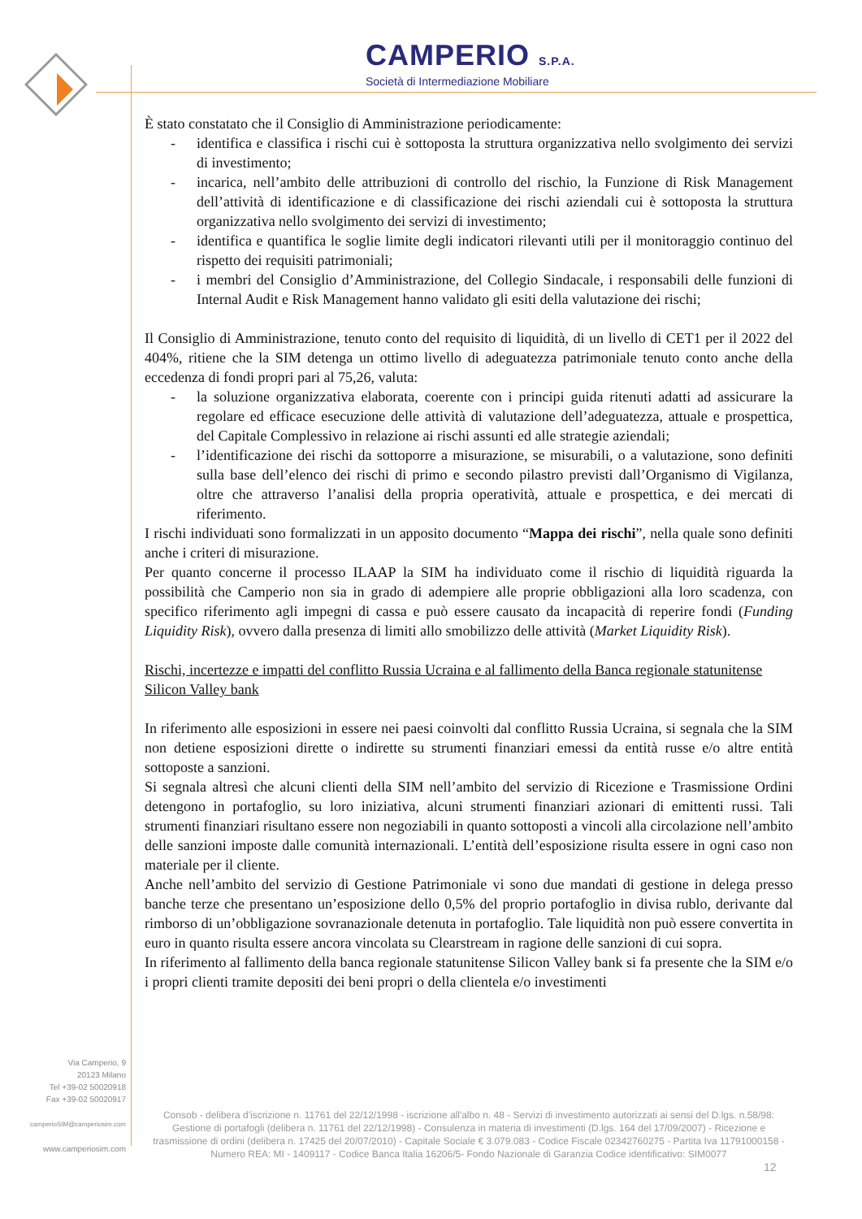CAMPERIO S.P.A.
Società di Intermediazione Mobiliare
È stato constatato che il Consiglio di Amministrazione periodicamente:
- identifica e classifica i rischi cui è sottoposta la struttura organizzativa nello svolgimento dei servizi di investimento;
- incarica, nell’ambito delle attribuzioni di controllo del rischio, la Funzione di Risk Management dell’attività di identificazione e di classificazione dei rischi aziendali cui è sottoposta la struttura organizzativa nello svolgimento dei servizi di investimento;
- identifica e quantifica le soglie limite degli indicatori rilevanti utili per il monitoraggio continuo del rispetto dei requisiti patrimoniali;
- i membri del Consiglio d’Amministrazione, del Collegio Sindacale, i responsabili delle funzioni di Internal Audit e Risk Management hanno validato gli esiti della valutazione dei rischi;
Il Consiglio di Amministrazione, tenuto conto del requisito di liquidità, di un livello di CET1 per il 2022 del 404%, ritiene che la SIM detenga un ottimo livello di adeguatezza patrimoniale tenuto conto anche della eccedenza di fondi propri pari al 75,26, valuta:
- la soluzione organizzativa elaborata, coerente con i principi guida ritenuti adatti ad assicurare la regolare ed efficace esecuzione delle attività di valutazione dell’adeguatezza, attuale e prospettica, del Capitale Complessivo in relazione ai rischi assunti ed alle strategie aziendali;
- l’identificazione dei rischi da sottoporre a misurazione, se misurabili, o a valutazione, sono definiti sulla base dell’elenco dei rischi di primo e secondo pilastro previsti dall’Organismo di Vigilanza, oltre che attraverso l’analisi della propria operatività, attuale e prospettica, e dei mercati di riferimento.
I rischi individuati sono formalizzati in un apposito documento “Mappa dei rischi”, nella quale sono definiti anche i criteri di misurazione.
Per quanto concerne il processo ILAAP la SIM ha individuato come il rischio di liquidità riguarda la possibilità che Camperio non sia in grado di adempiere alle proprie obbligazioni alla loro scadenza, con specifico riferimento agli impegni di cassa e può essere causato da incapacità di reperire fondi (Funding Liquidity Risk), ovvero dalla presenza di limiti allo smobilizzo delle attività (Market Liquidity Risk).
Rischi, incertezze e impatti del conflitto Russia Ucraina e al fallimento della Banca regionale statunitense Silicon Valley bank
In riferimento alle esposizioni in essere nei paesi coinvolti dal conflitto Russia Ucraina, si segnala che la SIM non detiene esposizioni dirette o indirette su strumenti finanziari emessi da entità russe e/o altre entità sottoposte a sanzioni.
Si segnala altresì che alcuni clienti della SIM nell’ambito del servizio di Ricezione e Trasmissione Ordini detengono in portafoglio, su loro iniziativa, alcuni strumenti finanziari azionari di emittenti russi. Tali strumenti finanziari risultano essere non negoziabili in quanto sottoposti a vincoli alla circolazione nell’ambito delle sanzioni imposte dalle comunità internazionali. L’entità dell’esposizione risulta essere in ogni caso non materiale per il cliente.
Anche nell’ambito del servizio di Gestione Patrimoniale vi sono due mandati di gestione in delega presso banche terze che presentano un’esposizione dello 0,5% del proprio portafoglio in divisa rublo, derivante dal rimborso di un’obbligazione sovranazionale detenuta in portafoglio. Tale liquidità non può essere convertita in euro in quanto risulta essere ancora vincolata su Clearstream in ragione delle sanzioni di cui sopra.
In riferimento al fallimento della banca regionale statunitense Silicon Valley bank si fa presente che la SIM e/o i propri clienti tramite depositi dei beni propri o della clientela e/o investimenti
Via Camperio, 9
20123 Milano
Tel +39-02 50020918
Fax +39-02 50020917
camperioSIM@camperiosim.com
www.camperiosim.com
Consob - delibera d'iscrizione n. 11761 del 22/12/1998 - iscrizione all'albo n. 48 - Servizi di investimento autorizzati ai sensi del D.lgs. n.58/98: Gestione di portafogli (delibera n. 11761 del 22/12/1998) - Consulenza in materia di investimenti (D.lgs. 164 del 17/09/2007) - Ricezione e trasmissione di ordini (delibera n. 17425 del 20/07/2010) - Capitale Sociale € 3.079.083 - Codice Fiscale 02342760275 - Partita Iva 11791000158 - Numero REA: MI - 1409117 - Codice Banca Italia 16206/5- Fondo Nazionale di Garanzia Codice identificativo: SIM0077
12